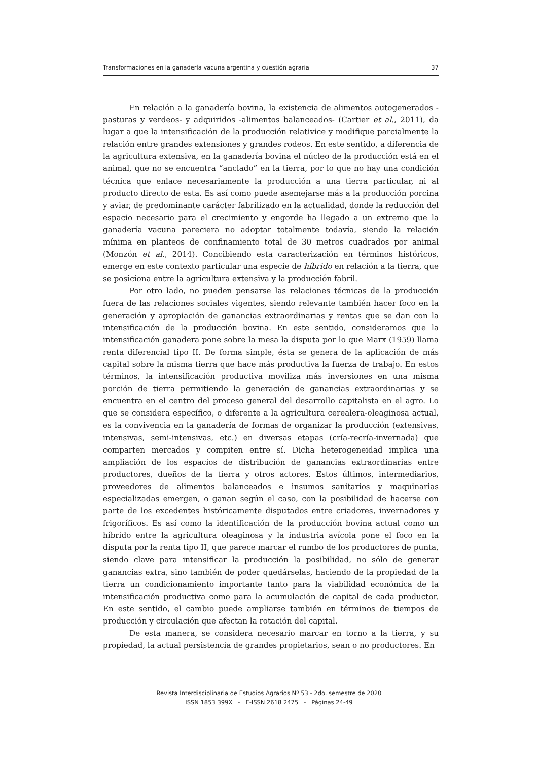Transformaciones en la ganadería vacuna argentina y cuestión agraria 37
En relación a la ganadería bovina, la existencia de alimentos autogenerados -pasturas y verdeos- y adquiridos -alimentos balanceados- (Cartier et al., 2011), da lugar a que la intensificación de la producción relativice y modifique parcialmente la relación entre grandes extensiones y grandes rodeos. En este sentido, a diferencia de la agricultura extensiva, en la ganadería bovina el núcleo de la producción está en el animal, que no se encuentra “anclado” en la tierra, por lo que no hay una condición técnica que enlace necesariamente la producción a una tierra particular, ni al producto directo de esta. Es así como puede asemejarse más a la producción porcina y aviar, de predominante carácter fabrilizado en la actualidad, donde la reducción del espacio necesario para el crecimiento y engorde ha llegado a un extremo que la ganadería vacuna pareciera no adoptar totalmente todavía, siendo la relación mínima en planteos de confinamiento total de 30 metros cuadrados por animal (Monzón et al., 2014). Concibiendo esta caracterización en términos históricos, emerge en este contexto particular una especie de híbrido en relación a la tierra, que se posiciona entre la agricultura extensiva y la producción fabril.
Por otro lado, no pueden pensarse las relaciones técnicas de la producción fuera de las relaciones sociales vigentes, siendo relevante también hacer foco en la generación y apropiación de ganancias extraordinarias y rentas que se dan con la intensificación de la producción bovina. En este sentido, consideramos que la intensificación ganadera pone sobre la mesa la disputa por lo que Marx (1959) llama renta diferencial tipo II. De forma simple, ésta se genera de la aplicación de más capital sobre la misma tierra que hace más productiva la fuerza de trabajo. En estos términos, la intensificación productiva moviliza más inversiones en una misma porción de tierra permitiendo la generación de ganancias extraordinarias y se encuentra en el centro del proceso general del desarrollo capitalista en el agro. Lo que se considera específico, o diferente a la agricultura cerealera-oleaginosa actual, es la convivencia en la ganadería de formas de organizar la producción (extensivas, intensivas, semi-intensivas, etc.) en diversas etapas (cría-recría-invernada) que comparten mercados y compiten entre sí. Dicha heterogeneidad implica una ampliación de los espacios de distribución de ganancias extraordinarias entre productores, dueños de la tierra y otros actores. Estos últimos, intermediarios, proveedores de alimentos balanceados e insumos sanitarios y maquinarias especializadas emergen, o ganan según el caso, con la posibilidad de hacerse con parte de los excedentes históricamente disputados entre criadores, invernadores y frigoríficos. Es así como la identificación de la producción bovina actual como un híbrido entre la agricultura oleaginosa y la industria avícola pone el foco en la disputa por la renta tipo II, que parece marcar el rumbo de los productores de punta, siendo clave para intensificar la producción la posibilidad, no sólo de generar ganancias extra, sino también de poder quedárselas, haciendo de la propiedad de la tierra un condicionamiento importante tanto para la viabilidad económica de la intensificación productiva como para la acumulación de capital de cada productor. En este sentido, el cambio puede ampliarse también en términos de tiempos de producción y circulación que afectan la rotación del capital.
De esta manera, se considera necesario marcar en torno a la tierra, y su propiedad, la actual persistencia de grandes propietarios, sean o no productores. En
Revista Interdisciplinaria de Estudios Agrarios Nº 53 - 2do. semestre de 2020
ISSN 1853 399X - E-ISSN 2618 2475 - Páginas 24-49